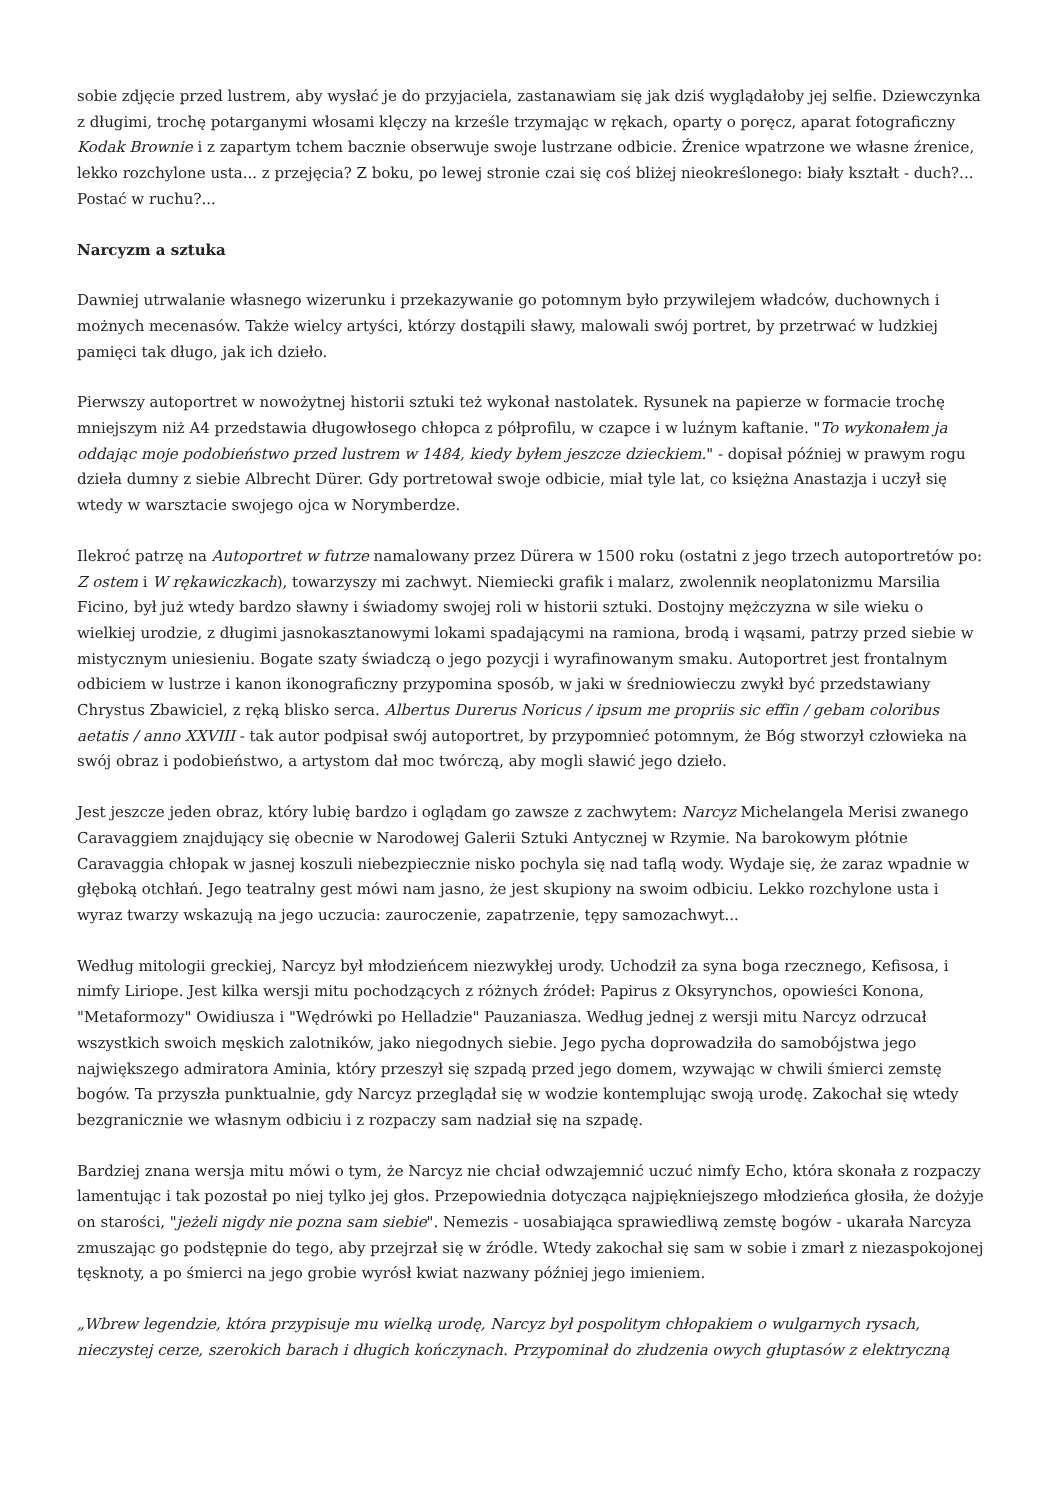sobie zdjęcie przed lustrem, aby wysłać je do przyjaciela, zastanawiam się jak dziś wyglądałoby jej selfie. Dziewczynka z długimi, trochę potarganymi włosami klęczy na krześle trzymając w rękach, oparty o poręcz, aparat fotograficzny Kodak Brownie i z zapartym tchem bacznie obserwuje swoje lustrzane odbicie. Źrenice wpatrzone we własne źrenice, lekko rozchylone usta... z przejęcia? Z boku, po lewej stronie czai się coś bliżej nieokreślonego: biały kształt - duch?... Postać w ruchu?...
Narcyzm a sztuka
Dawniej utrwalanie własnego wizerunku i przekazywanie go potomnym było przywilejem władców, duchownych i możnych mecenasów. Także wielcy artyści, którzy dostąpili sławy, malowali swój portret, by przetrwać w ludzkiej pamięci tak długo, jak ich dzieło.
Pierwszy autoportret w nowożytnej historii sztuki też wykonał nastolatek. Rysunek na papierze w formacie trochę mniejszym niż A4 przedstawia długowłosego chłopca z półprofilu, w czapce i w luźnym kaftanie. "To wykonałem ja oddając moje podobieństwo przed lustrem w 1484, kiedy byłem jeszcze dzieckiem." - dopisał później w prawym rogu dzieła dumny z siebie Albrecht Dürer. Gdy portretował swoje odbicie, miał tyle lat, co księżna Anastazja i uczył się wtedy w warsztacie swojego ojca w Norymberdze.
Ilekroć patrzę na Autoportret w futrze namalowany przez Dürera w 1500 roku (ostatni z jego trzech autoportretów po: Z ostem i W rękawiczkach), towarzyszy mi zachwyt. Niemiecki grafik i malarz, zwolennik neoplatonizmu Marsilia Ficino, był już wtedy bardzo sławny i świadomy swojej roli w historii sztuki. Dostojny mężczyzna w sile wieku o wielkiej urodzie, z długimi jasnokasztanowymi lokami spadającymi na ramiona, brodą i wąsami, patrzy przed siebie w mistycznym uniesieniu. Bogate szaty świadczą o jego pozycji i wyrafinowanym smaku. Autoportret jest frontalnym odbiciem w lustrze i kanon ikonograficzny przypomina sposób, w jaki w średniowieczu zwykł być przedstawiany Chrystus Zbawiciel, z ręką blisko serca. Albertus Durerus Noricus / ipsum me propriis sic effin / gebam coloribus aetatis / anno XXVIII - tak autor podpisał swój autoportret, by przypomnieć potomnym, że Bóg stworzył człowieka na swój obraz i podobieństwo, a artystom dał moc twórczą, aby mogli sławić jego dzieło.
Jest jeszcze jeden obraz, który lubię bardzo i oglądam go zawsze z zachwytem: Narcyz Michelangela Merisi zwanego Caravaggiem znajdujący się obecnie w Narodowej Galerii Sztuki Antycznej w Rzymie. Na barokowym płótnie Caravaggia chłopak w jasnej koszuli niebezpiecznie nisko pochyla się nad taflą wody. Wydaje się, że zaraz wpadnie w głęboką otchłań. Jego teatralny gest mówi nam jasno, że jest skupiony na swoim odbiciu. Lekko rozchylone usta i wyraz twarzy wskazują na jego uczucia: zauroczenie, zapatrzenie, tępy samozachwyt...
Według mitologii greckiej, Narcyz był młodzieńcem niezwykłej urody. Uchodził za syna boga rzecznego, Kefisosa, i nimfy Liriope. Jest kilka wersji mitu pochodzących z różnych źródeł: Papirus z Oksyrynchos, opowieści Konona, "Metaformozy" Owidiusza i "Wędrówki po Helladzie" Pauzaniasza. Według jednej z wersji mitu Narcyz odrzucał wszystkich swoich męskich zalotników, jako niegodnych siebie. Jego pycha doprowadziła do samobójstwa jego największego admiratora Aminia, który przeszył się szpadą przed jego domem, wzywając w chwili śmierci zemstę bogów. Ta przyszła punktualnie, gdy Narcyz przeglądał się w wodzie kontemplując swoją urodę. Zakochał się wtedy bezgranicznie we własnym odbiciu i z rozpaczy sam nadział się na szpadę.
Bardziej znana wersja mitu mówi o tym, że Narcyz nie chciał odwzajemnić uczuć nimfy Echo, która skonała z rozpaczy lamentując i tak pozostał po niej tylko jej głos. Przepowiednia dotycząca najpiękniejszego młodzieńca głosiła, że dożyje on starości, "jeżeli nigdy nie pozna sam siebie". Nemezis - uosabiająca sprawiedliwą zemstę bogów - ukarała Narcyza zmuszając go podstępnie do tego, aby przejrzał się w źródle. Wtedy zakochał się sam w sobie i zmarł z niezaspokojonej tęsknoty, a po śmierci na jego grobie wyrósł kwiat nazwany później jego imieniem.
„Wbrew legendzie, która przypisuje mu wielką urodę, Narcyz był pospolitym chłopakiem o wulgarnych rysach, nieczystej cerze, szerokich barach i długich kończynach. Przypominał do złudzenia owych głuptasów z elektryczną